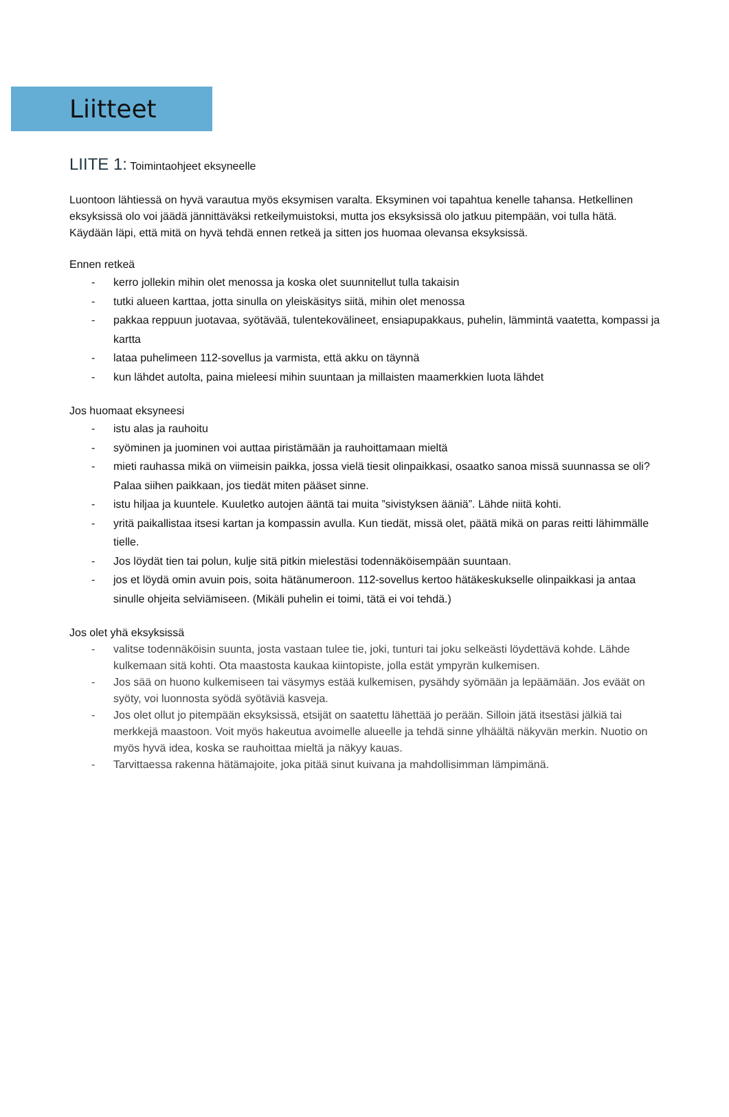Liitteet
LIITE 1: Toimintaohjeet eksyneelle
Luontoon lähtiessä on hyvä varautua myös eksymisen varalta. Eksyminen voi tapahtua kenelle tahansa. Hetkellinen eksyksissä olo voi jäädä jännittäväksi retkeilymuistoksi, mutta jos eksyksissä olo jatkuu pitempään, voi tulla hätä. Käydään läpi, että mitä on hyvä tehdä ennen retkeä ja sitten jos huomaa olevansa eksyksissä.
Ennen retkeä
- kerro jollekin mihin olet menossa ja koska olet suunnitellut tulla takaisin
- tutki alueen karttaa, jotta sinulla on yleiskäsitys siitä, mihin olet menossa
- pakkaa reppuun juotavaa, syötävää, tulentekovälineet, ensiapupakkaus, puhelin, lämmintä vaatetta, kompassi ja kartta
- lataa puhelimeen 112-sovellus ja varmista, että akku on täynnä
- kun lähdet autolta, paina mieleesi mihin suuntaan ja millaisten maamerkkien luota lähdet
Jos huomaat eksyneesi
- istu alas ja rauhoitu
- syöminen ja juominen voi auttaa piristämään ja rauhoittamaan mieltä
- mieti rauhassa mikä on viimeisin paikka, jossa vielä tiesit olinpaikkasi, osaatko sanoa missä suunnassa se oli? Palaa siihen paikkaan, jos tiedät miten pääset sinne.
- istu hiljaa ja kuuntele. Kuuletko autojen ääntä tai muita ”sivistyksen ääniä”. Lähde niitä kohti.
- yritä paikallistaa itsesi kartan ja kompassin avulla. Kun tiedät, missä olet, päätä mikä on paras reitti lähimmälle tielle.
- Jos löydät tien tai polun, kulje sitä pitkin mielestäsi todennäköisempään suuntaan.
- jos et löydä omin avuin pois, soita hätänumeroon. 112-sovellus kertoo hätäkeskukselle olinpaikkasi ja antaa sinulle ohjeita selviämiseen. (Mikäli puhelin ei toimi, tätä ei voi tehdä.)
Jos olet yhä eksyksissä
- valitse todennäköisin suunta, josta vastaan tulee tie, joki, tunturi tai joku selkeästi löydettävä kohde. Lähde kulkemaan sitä kohti. Ota maastosta kaukaa kiintopiste, jolla estät ympyrän kulkemisen.
- Jos sää on huono kulkemiseen tai väsymys estää kulkemisen, pysähdy syömään ja lepäämään. Jos eväät on syöty, voi luonnosta syödä syötäviä kasveja.
- Jos olet ollut jo pitempään eksyksissä, etsijät on saatettu lähettää jo perään. Silloin jätä itsestäsi jälkiä tai merkkejä maastoon. Voit myös hakeutua avoimelle alueelle ja tehdä sinne ylhäältä näkyvän merkin. Nuotio on myös hyvä idea, koska se rauhoittaa mieltä ja näkyy kauas.
- Tarvittaessa rakenna hätämajoite, joka pitää sinut kuivana ja mahdollisimman lämpimänä.